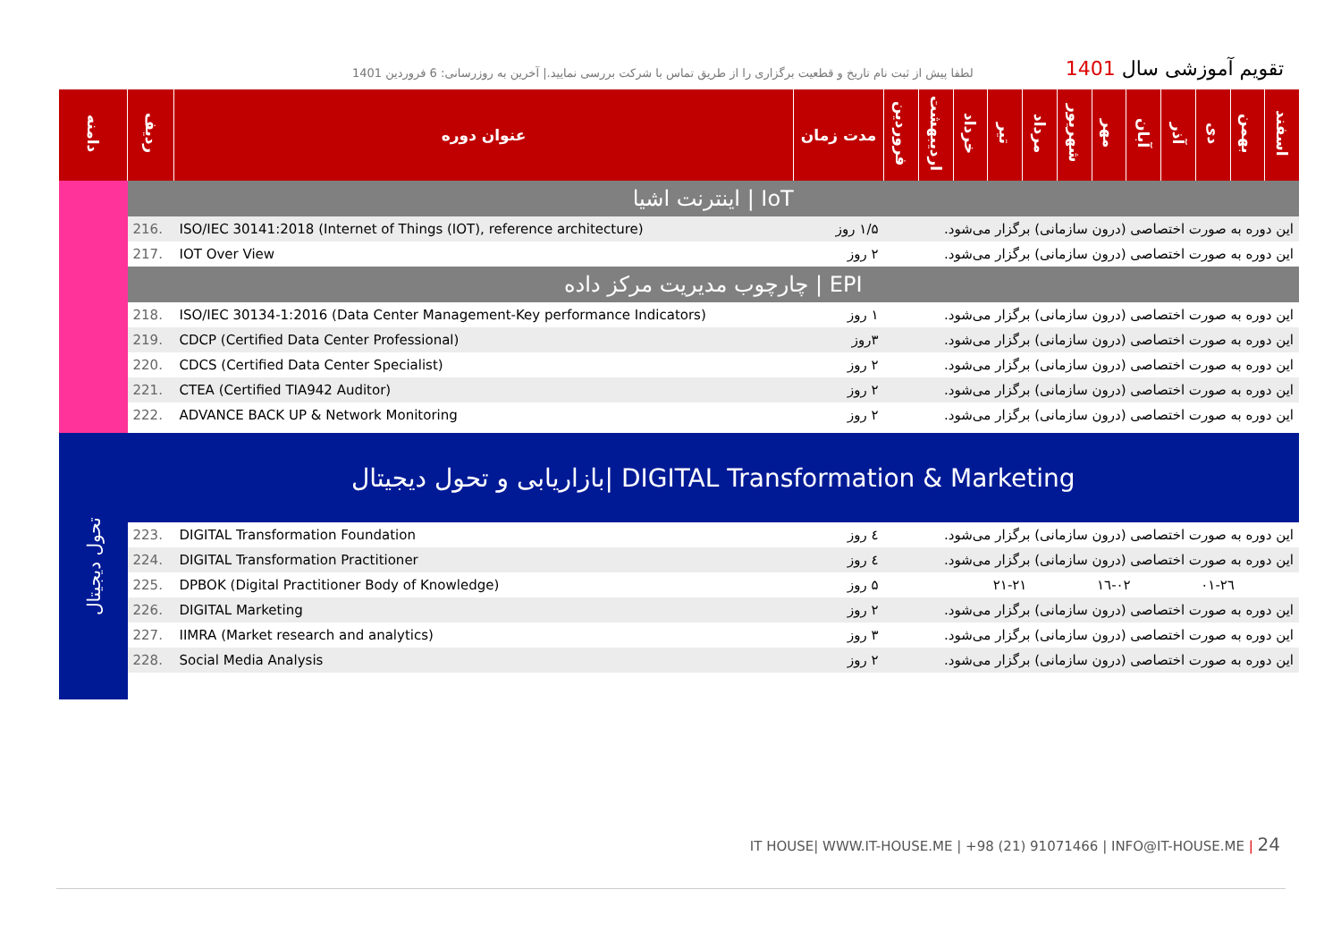لطفا پیش از ثبت نام تاریخ و قطعیت برگزاری را از طریق تماس با شرکت بررسی نمایید.| آخرین به روزرسانی: 6 فروردین 1401
تقویم آموزشی سال 1401
| دامنه | ردیف | عنوان دوره | مدت زمان | فروردین | اردیبهشت | خرداد | تیر | مرداد | شهریور | مهر | آبان | آذر | دی | بهمن | اسفند |
| --- | --- | --- | --- | --- | --- | --- | --- | --- | --- | --- | --- | --- | --- | --- | --- |
| | اینترنت اشیا / IoT | | | | | | | | | | | | | | |
| | 216. | ISO/IEC 30141:2018 (Internet of Things (IOT), reference architecture) | ۱/۵ روز | این دوره به صورت اختصاصی (درون سازمانی) برگزار می‌شود. | | | | | | | | | | | |
| | 217. | IOT Over View | ۲ روز | این دوره به صورت اختصاصی (درون سازمانی) برگزار می‌شود. | | | | | | | | | | | |
| | چارچوب مدیریت مرکز داده / EPI | | | | | | | | | | | | | | |
| | 218. | ISO/IEC 30134-1:2016 (Data Center Management-Key performance Indicators) | ۱ روز | این دوره به صورت اختصاصی (درون سازمانی) برگزار می‌شود. | | | | | | | | | | | |
| | 219. | CDCP (Certified Data Center Professional) | ۳روز | این دوره به صورت اختصاصی (درون سازمانی) برگزار می‌شود. | | | | | | | | | | | |
| | 220. | CDCS (Certified Data Center Specialist) | ۲ روز | این دوره به صورت اختصاصی (درون سازمانی) برگزار می‌شود. | | | | | | | | | | | |
| | 221. | CTEA (Certified TIA942 Auditor) | ۲ روز | این دوره به صورت اختصاصی (درون سازمانی) برگزار می‌شود. | | | | | | | | | | | |
| | 222. | ADVANCE BACK UP & Network Monitoring | ۲ روز | این دوره به صورت اختصاصی (درون سازمانی) برگزار می‌شود. | | | | | | | | | | | |
| تحول دیجیتال | بازاریابی و تحول دیجیتال/ DIGITAL Transformation & Marketing | | | | | | | | | | | | | | |
| | 223. | DIGITAL Transformation Foundation | ٤ روز | این دوره به صورت اختصاصی (درون سازمانی) برگزار می‌شود. | | | | | | | | | | | |
| | 224. | DIGITAL Transformation Practitioner | ٤ روز | این دوره به صورت اختصاصی (درون سازمانی) برگزار می‌شود. | | | | | | | | | | | |
| | 225. | DPBOK (Digital Practitioner Body of Knowledge) | ۵ روز | | | | ۲۱-۲۱ | | | ۱٦-۰۲ | | | ۰۱-۲٦ | | |
| | 226. | DIGITAL Marketing | ۲ روز | این دوره به صورت اختصاصی (درون سازمانی) برگزار می‌شود. | | | | | | | | | | | |
| | 227. | IIMRA (Market research and analytics) | ۳ روز | این دوره به صورت اختصاصی (درون سازمانی) برگزار می‌شود. | | | | | | | | | | | |
| | 228. | Social Media Analysis | ۲ روز | این دوره به صورت اختصاصی (درون سازمانی) برگزار می‌شود. | | | | | | | | | | | |
IT HOUSE| WWW.IT-HOUSE.ME | +98 (21) 91071466 | INFO@IT-HOUSE.ME | 24